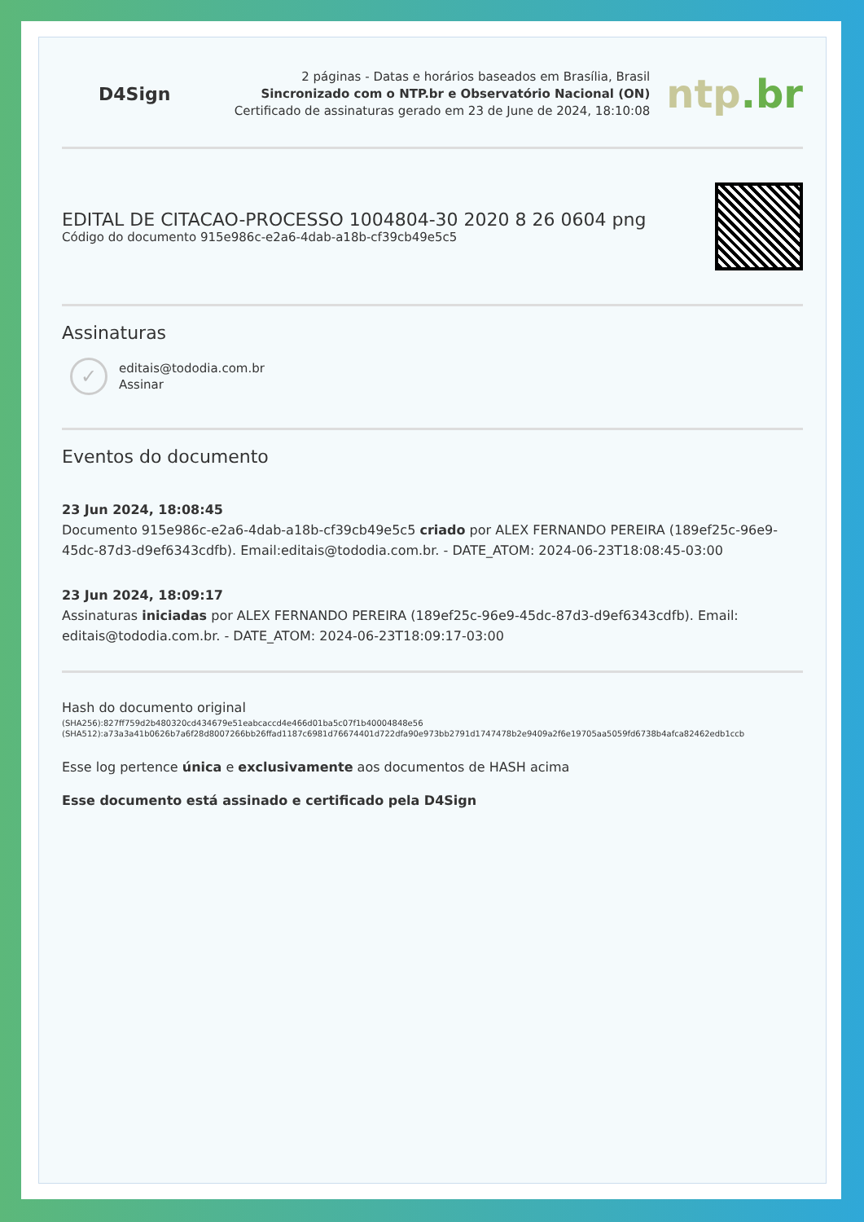D4Sign
2 páginas - Datas e horários baseados em Brasília, Brasil
Sincronizado com o NTP.br e Observatório Nacional (ON)
Certificado de assinaturas gerado em 23 de June de 2024, 18:10:08
ntp.br
EDITAL DE CITACAO-PROCESSO 1004804-30 2020 8 26 0604 png
Código do documento 915e986c-e2a6-4dab-a18b-cf39cb49e5c5
Assinaturas
✓
editais@tododia.com.br
Assinar
Eventos do documento
23 Jun 2024, 18:08:45
Documento 915e986c-e2a6-4dab-a18b-cf39cb49e5c5 criado por ALEX FERNANDO PEREIRA (189ef25c-96e9-45dc-87d3-d9ef6343cdfb). Email:editais@tododia.com.br. - DATE_ATOM: 2024-06-23T18:08:45-03:00
23 Jun 2024, 18:09:17
Assinaturas iniciadas por ALEX FERNANDO PEREIRA (189ef25c-96e9-45dc-87d3-d9ef6343cdfb). Email: editais@tododia.com.br. - DATE_ATOM: 2024-06-23T18:09:17-03:00
Hash do documento original
(SHA256):827ff759d2b480320cd434679e51eabcaccd4e466d01ba5c07f1b40004848e56
(SHA512):a73a3a41b0626b7a6f28d8007266bb26ffad1187c6981d76674401d722dfa90e973bb2791d1747478b2e9409a2f6e19705aa5059fd6738b4afca82462edb1ccb
Esse log pertence única e exclusivamente aos documentos de HASH acima
Esse documento está assinado e certificado pela D4Sign